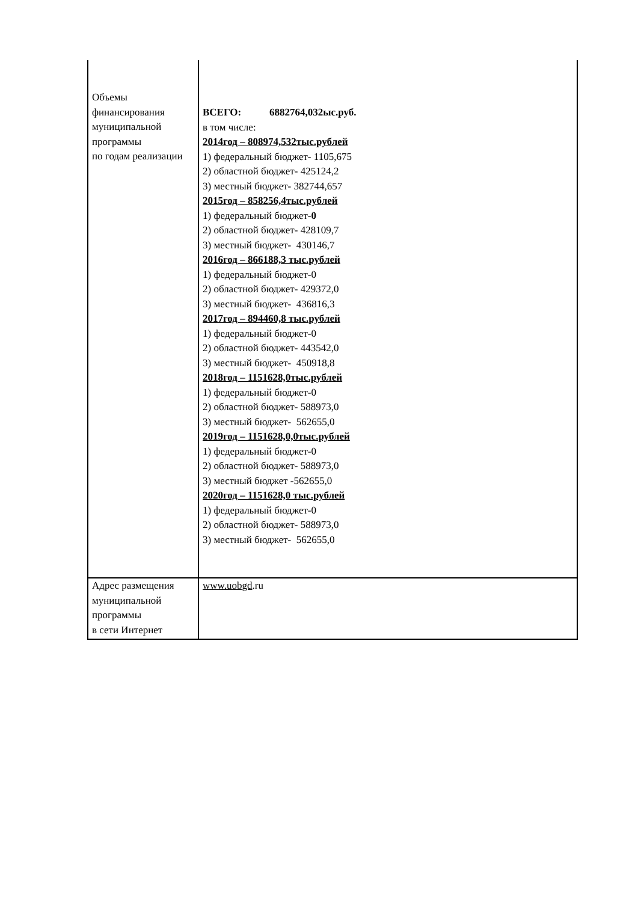| Объемы финансирования муниципальной программы по годам реализации | ВСЕГО: 6882764,032ыс.руб. в том числе: 2014год – 808974,532тыс.рублей 1) федеральный бюджет- 1105,675 2) областной бюджет- 425124,2 3) местный бюджет- 382744,657 2015год – 858256,4тыс.рублей 1) федеральный бюджет- 0 2) областной бюджет- 428109,7 3) местный бюджет- 430146,7 2016год – 866188,3 тыс.рублей 1) федеральный бюджет-0 2) областной бюджет- 429372,0 3) местный бюджет- 436816,3 2017год – 894460,8 тыс.рублей 1) федеральный бюджет-0 2) областной бюджет- 443542,0 3) местный бюджет- 450918,8 2018год – 1151628,0тыс.рублей 1) федеральный бюджет-0 2) областной бюджет- 588973,0 3) местный бюджет- 562655,0 2019год – 1151628,0,0тыс.рублей 1) федеральный бюджет-0 2) областной бюджет- 588973,0 3) местный бюджет -562655,0 2020год – 1151628,0 тыс.рублей 1) федеральный бюджет-0 2) областной бюджет- 588973,0 3) местный бюджет- 562655,0 |
| Адрес размещения муниципальной программы в сети Интернет | www.uobgd .ru |